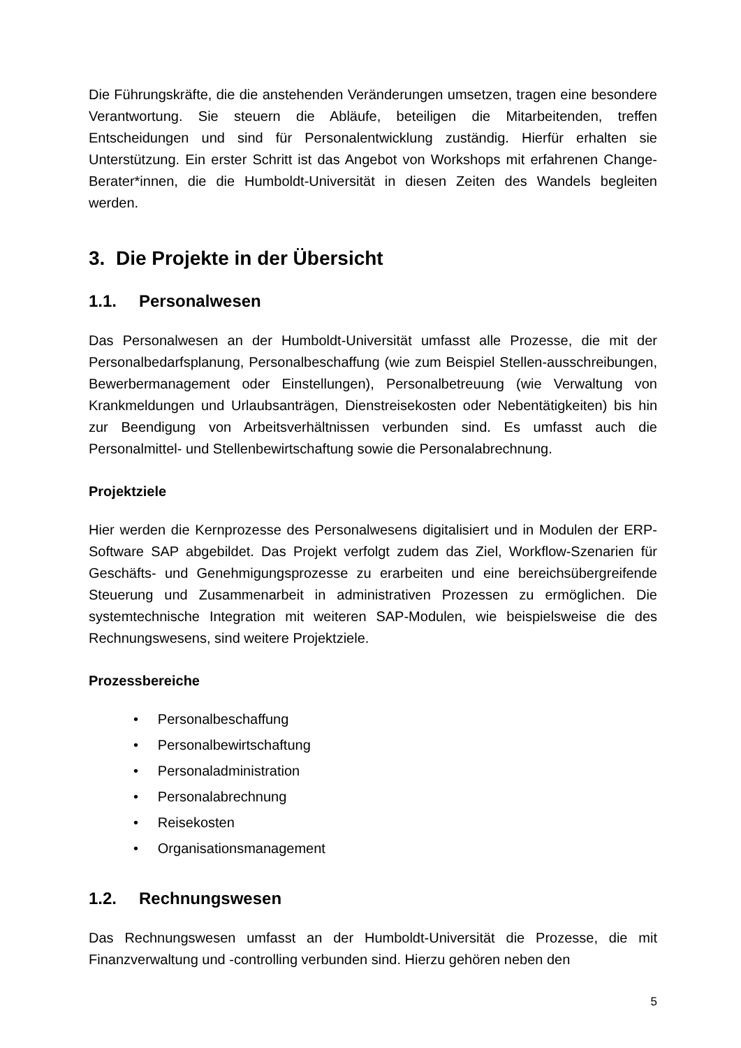Die Führungskräfte, die die anstehenden Veränderungen umsetzen, tragen eine besondere Verantwortung. Sie steuern die Abläufe, beteiligen die Mitarbeitenden, treffen Entscheidungen und sind für Personalentwicklung zuständig. Hierfür erhalten sie Unterstützung. Ein erster Schritt ist das Angebot von Workshops mit erfahrenen Change-Berater*innen, die die Humboldt-Universität in diesen Zeiten des Wandels begleiten werden.
3. Die Projekte in der Übersicht
1.1. Personalwesen
Das Personalwesen an der Humboldt-Universität umfasst alle Prozesse, die mit der Personalbedarfsplanung, Personalbeschaffung (wie zum Beispiel Stellen-ausschreibungen, Bewerbermanagement oder Einstellungen), Personalbetreuung (wie Verwaltung von Krankmeldungen und Urlaubsanträgen, Dienstreisekosten oder Nebentätigkeiten) bis hin zur Beendigung von Arbeitsverhältnissen verbunden sind. Es umfasst auch die Personalmittel- und Stellenbewirtschaftung sowie die Personalabrechnung.
Projektziele
Hier werden die Kernprozesse des Personalwesens digitalisiert und in Modulen der ERP-Software SAP abgebildet. Das Projekt verfolgt zudem das Ziel, Workflow-Szenarien für Geschäfts- und Genehmigungsprozesse zu erarbeiten und eine bereichsübergreifende Steuerung und Zusammenarbeit in administrativen Prozessen zu ermöglichen. Die systemtechnische Integration mit weiteren SAP-Modulen, wie beispielsweise die des Rechnungswesens, sind weitere Projektziele.
Prozessbereiche
• Personalbeschaffung
• Personalbewirtschaftung
• Personaladministration
• Personalabrechnung
• Reisekosten
• Organisationsmanagement
1.2. Rechnungswesen
Das Rechnungswesen umfasst an der Humboldt-Universität die Prozesse, die mit Finanzverwaltung und -controlling verbunden sind. Hierzu gehören neben den
5